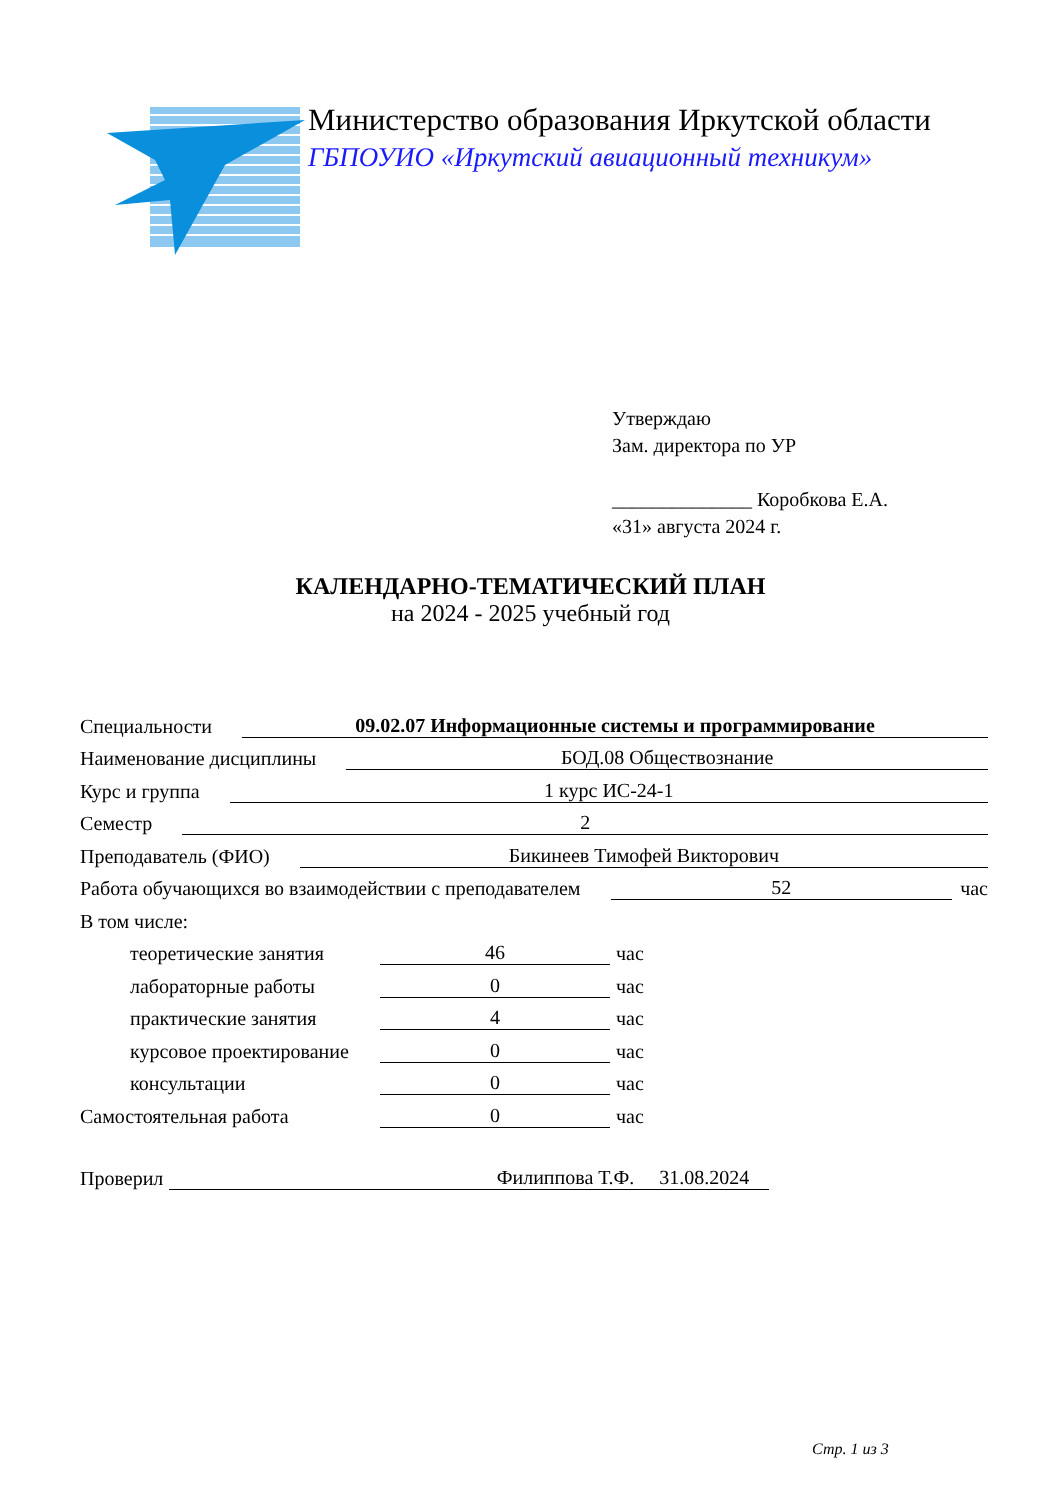Министерство образования Иркутской области
ГБПОУИО «Иркутский авиационный техникум»
Утверждаю
Зам. директора по УР
______________ Коробкова Е.А.
«31» августа 2024 г.
КАЛЕНДАРНО-ТЕМАТИЧЕСКИЙ ПЛАН
на 2024 - 2025 учебный год
Специальности 09.02.07 Информационные системы и программирование
Наименование дисциплины БОД.08 Обществознание
Курс и группа 1 курс ИС-24-1
Семестр 2
Преподаватель (ФИО) Бикинеев Тимофей Викторович
Работа обучающихся во взаимодействии с преподавателем 52 час
В том числе:
теоретические занятия 46 час
лабораторные работы 0 час
практические занятия 4 час
курсовое проектирование 0 час
консультации 0 час
Самостоятельная работа 0 час
Проверил Филиппова Т.Ф. 31.08.2024
Стр. 1 из 3